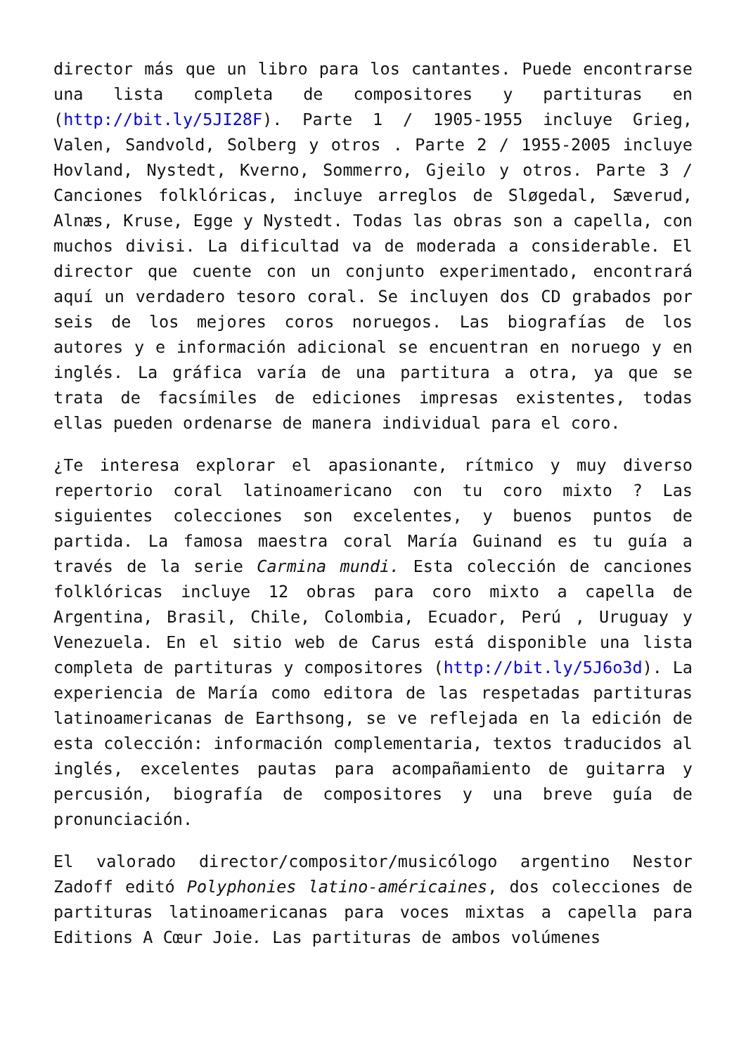director más que un libro para los cantantes. Puede encontrarse una lista completa de compositores y partituras en (http://bit.ly/5JI28F). Parte 1 / 1905-1955 incluye Grieg, Valen, Sandvold, Solberg y otros . Parte 2 / 1955-2005 incluye Hovland, Nystedt, Kverno, Sommerro, Gjeilo y otros. Parte 3 / Canciones folklóricas, incluye arreglos de Sløgedal, Sæverud, Alnæs, Kruse, Egge y Nystedt. Todas las obras son a capella, con muchos divisi. La dificultad va de moderada a considerable. El director que cuente con un conjunto experimentado, encontrará aquí un verdadero tesoro coral. Se incluyen dos CD grabados por seis de los mejores coros noruegos. Las biografías de los autores y e información adicional se encuentran en noruego y en inglés. La gráfica varía de una partitura a otra, ya que se trata de facsímiles de ediciones impresas existentes, todas ellas pueden ordenarse de manera individual para el coro.
¿Te interesa explorar el apasionante, rítmico y muy diverso repertorio coral latinoamericano con tu coro mixto ? Las siguientes colecciones son excelentes, y buenos puntos de partida. La famosa maestra coral María Guinand es tu guía a través de la serie Carmina mundi. Esta colección de canciones folklóricas incluye 12 obras para coro mixto a capella de Argentina, Brasil, Chile, Colombia, Ecuador, Perú , Uruguay y Venezuela. En el sitio web de Carus está disponible una lista completa de partituras y compositores (http://bit.ly/5J6o3d). La experiencia de María como editora de las respetadas partituras latinoamericanas de Earthsong, se ve reflejada en la edición de esta colección: información complementaria, textos traducidos al inglés, excelentes pautas para acompañamiento de guitarra y percusión, biografía de compositores y una breve guía de pronunciación.
El valorado director/compositor/musicólogo argentino Nestor Zadoff editó Polyphonies latino-américaines, dos colecciones de partituras latinoamericanas para voces mixtas a capella para Editions A Cœur Joie. Las partituras de ambos volúmenes